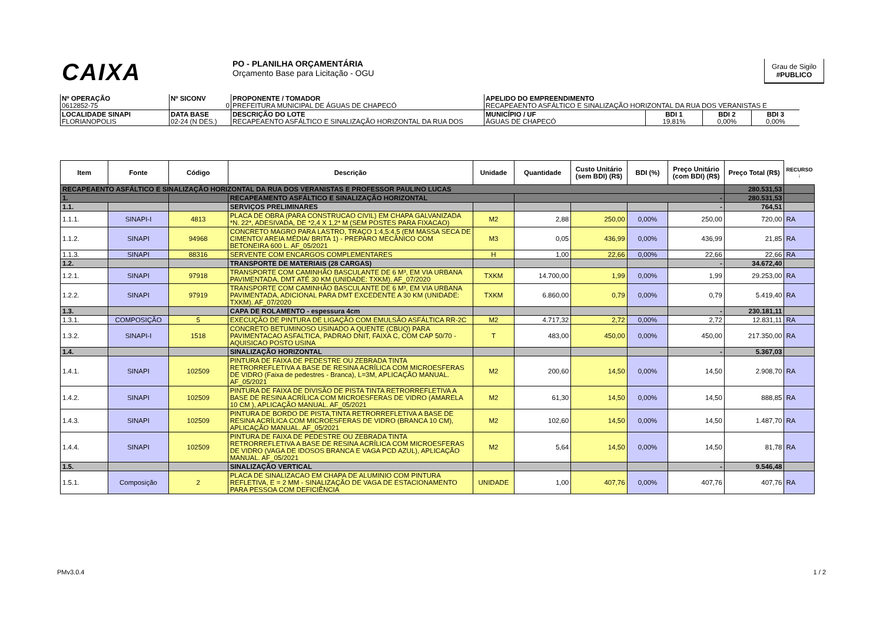CAIXA
PO - PLANILHA ORÇAMENTÁRIA
Orçamento Base para Licitação - OGU
Grau de Sigilo
#PUBLICO
| Nº OPERAÇÃO 0612852-75 | Nº SICONV 0 | PROPONENTE / TOMADOR PREFEITURA MUNICIPAL DE ÁGUAS DE CHAPECÓ | APELIDO DO EMPREENDIMENTO RECAPEAENTO ASFÁLTICO E SINALIZAÇÃO HORIZONTAL DA RUA DOS VERANISTAS E | | | |
| LOCALIDADE SINAPI FLORIANOPOLIS | DATA BASE 02-24 (N DES.) | DESCRIÇÃO DO LOTE RECAPEAENTO ASFÁLTICO E SINALIZAÇÃO HORIZONTAL DA RUA DOS | MUNICÍPIO / UF ÁGUAS DE CHAPECÓ | BDI 1 19,81% | BDI 2 0,00% | BDI 3 0,00% |
| Item | Fonte | Código | Descrição | Unidade | Quantidade | Custo Unitário (sem BDI) (R$) | BDI (%) | Preço Unitário (com BDI) (R$) | Preço Total (R$) | RECURSO ↓ |
| --- | --- | --- | --- | --- | --- | --- | --- | --- | --- | --- |
| RECAPEAENTO ASFÁLTICO E SINALIZAÇÃO HORIZONTAL DA RUA DOS VERANISTAS E PROFESSOR PAULINO LUCAS | | | | | | | | | 280.531,53 | |
| 1. | | | RECAPEAMENTO ASFÁLTICO E SINALIZAÇÃO HORIZONTAL | | - | | | | 280.531,53 | |
| 1.1. | | | SERVIÇOS PRELIMINARES | | | | | - | 764,51 | |
| 1.1.1. | SINAPI-I | 4813 | PLACA DE OBRA (PARA CONSTRUCAO CIVIL) EM CHAPA GALVANIZADA *N. 22*, ADESIVADA, DE *2,4 X 1,2* M (SEM POSTES PARA FIXACAO) | M2 | 2,88 | 250,00 | 0,00% | 250,00 | 720,00 | RA |
| 1.1.2. | SINAPI | 94968 | CONCRETO MAGRO PARA LASTRO, TRAÇO 1:4,5:4,5 (EM MASSA SECA DE CIMENTO/ AREIA MÉDIA/ BRITA 1) - PREPARO MECÂNICO COM BETONEIRA 600 L. AF_05/2021 | M3 | 0,05 | 436,99 | 0,00% | 436,99 | 21,85 | RA |
| 1.1.3. | SINAPI | 88316 | SERVENTE COM ENCARGOS COMPLEMENTARES | H | 1,00 | 22,66 | 0,00% | 22,66 | 22,66 | RA |
| 1.2. | | | TRANSPORTE DE MATERIAIS (28 CARGAS) | | | | | - | 34.672,40 | |
| 1.2.1. | SINAPI | 97918 | TRANSPORTE COM CAMINHÃO BASCULANTE DE 6 M³, EM VIA URBANA PAVIMENTADA, DMT ATÉ 30 KM (UNIDADE: TXKM). AF_07/2020 | TXKM | 14.700,00 | 1,99 | 0,00% | 1,99 | 29.253,00 | RA |
| 1.2.2. | SINAPI | 97919 | TRANSPORTE COM CAMINHÃO BASCULANTE DE 6 M³, EM VIA URBANA PAVIMENTADA, ADICIONAL PARA DMT EXCEDENTE A 30 KM (UNIDADE: TXKM). AF_07/2020 | TXKM | 6.860,00 | 0,79 | 0,00% | 0,79 | 5.419,40 | RA |
| 1.3. | | | CAPA DE ROLAMENTO - espessura 4cm | | | | | - | 230.181,11 | |
| 1.3.1. | COMPOSIÇÃO | 5 | EXECUÇÃO DE PINTURA DE LIGAÇÃO COM EMULSÃO ASFÁLTICA RR-2C | M2 | 4.717,32 | 2,72 | 0,00% | 2,72 | 12.831,11 | RA |
| 1.3.2. | SINAPI-I | 1518 | CONCRETO BETUMINOSO USINADO A QUENTE (CBUQ) PARA PAVIMENTACAO ASFALTICA, PADRAO DNIT, FAIXA C, COM CAP 50/70 - AQUISICAO POSTO USINA | T | 483,00 | 450,00 | 0,00% | 450,00 | 217.350,00 | RA |
| 1.4. | | | SINALIZAÇÃO HORIZONTAL | | | | | - | 5.367,03 | |
| 1.4.1. | SINAPI | 102509 | PINTURA DE FAIXA DE PEDESTRE OU ZEBRADA TINTA RETRORREFLETIVA A BASE DE RESINA ACRÍLICA COM MICROESFERAS DE VIDRO (Faixa de pedestres - Branca), L=3M, APLICAÇÃO MANUAL. AF_05/2021 | M2 | 200,60 | 14,50 | 0,00% | 14,50 | 2.908,70 | RA |
| 1.4.2. | SINAPI | 102509 | PINTURA DE FAIXA DE DIVISÃO DE PISTA TINTA RETRORREFLETIVA A BASE DE RESINA ACRÍLICA COM MICROESFERAS DE VIDRO (AMARELA 10 CM ), APLICAÇÃO MANUAL. AF_05/2021 | M2 | 61,30 | 14,50 | 0,00% | 14,50 | 888,85 | RA |
| 1.4.3. | SINAPI | 102509 | PINTURA DE BORDO DE PISTA,TINTA RETRORREFLETIVA A BASE DE RESINA ACRÍLICA COM MICROESFERAS DE VIDRO (BRANCA 10 CM), APLICAÇÃO MANUAL. AF_05/2021 | M2 | 102,60 | 14,50 | 0,00% | 14,50 | 1.487,70 | RA |
| 1.4.4. | SINAPI | 102509 | PINTURA DE FAIXA DE PEDESTRE OU ZEBRADA TINTA RETRORREFLETIVA A BASE DE RESINA ACRÍLICA COM MICROESFERAS DE VIDRO (VAGA DE IDOSOS BRANCA E VAGA PCD AZUL), APLICAÇÃO MANUAL. AF_05/2021 | M2 | 5,64 | 14,50 | 0,00% | 14,50 | 81,78 | RA |
| 1.5. | | | SINALIZAÇÃO VERTICAL | | | | | - | 9.546,48 | |
| 1.5.1. | Composição | 2 | PLACA DE SINALIZACAO EM CHAPA DE ALUMINIO COM PINTURA REFLETIVA, E = 2 MM - SINALIZAÇÃO DE VAGA DE ESTACIONAMENTO PARA PESSOA COM DEFICIÊNCIA | UNIDADE | 1,00 | 407,76 | 0,00% | 407,76 | 407,76 | RA |
PMv3.0.4 1 / 2